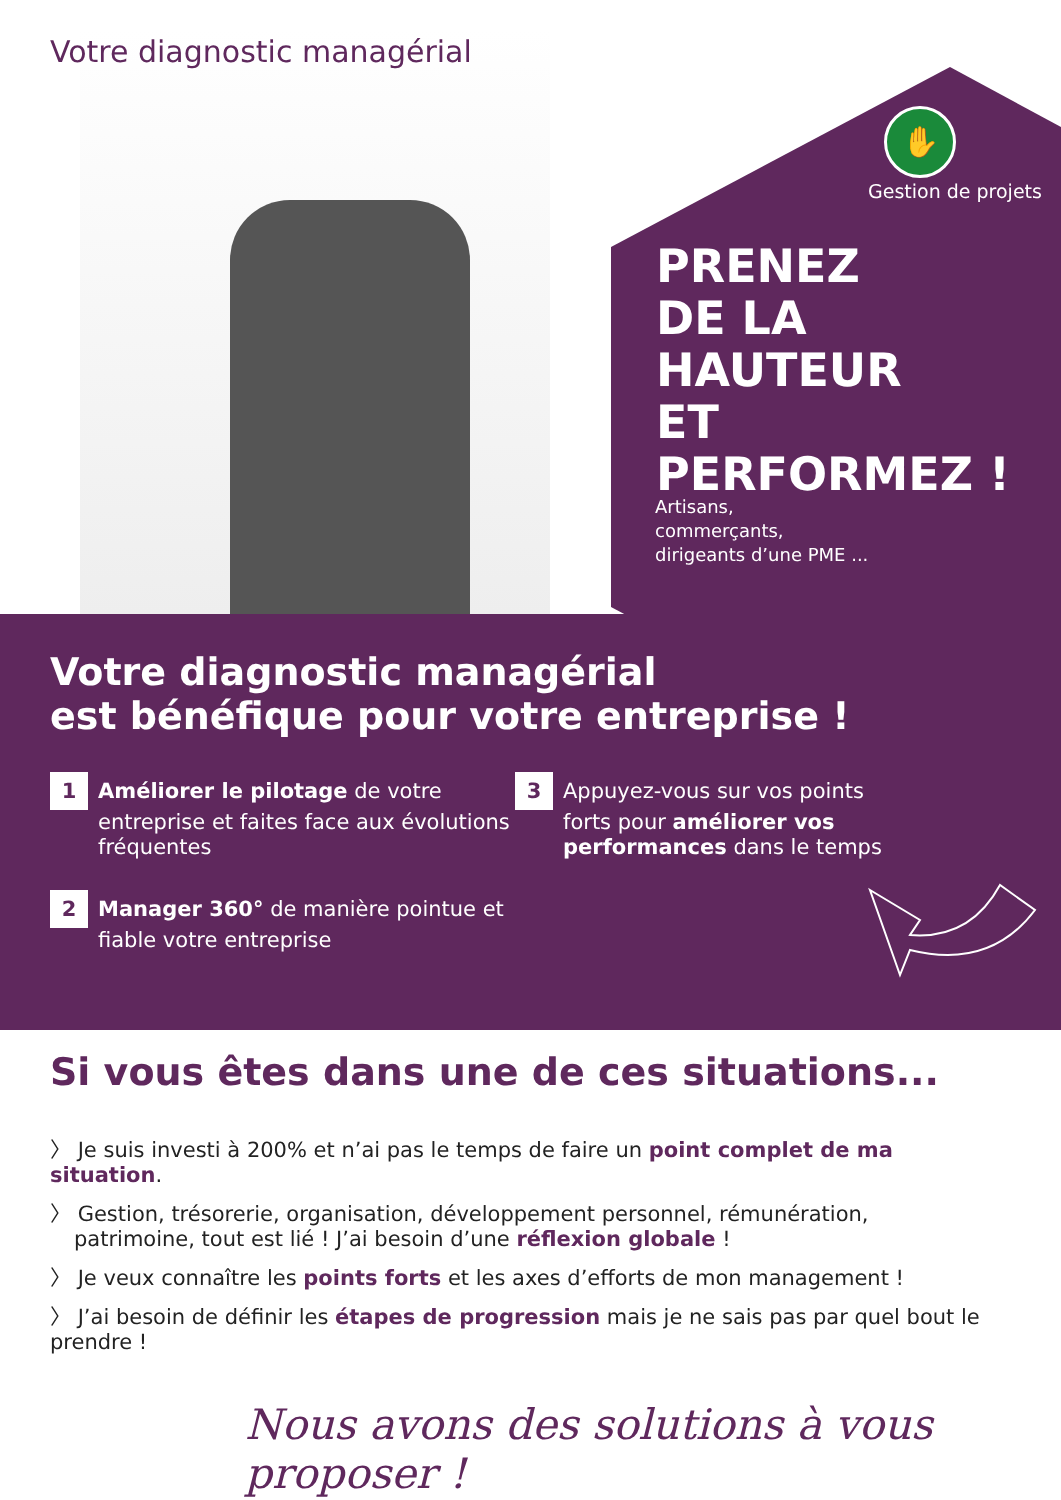Votre diagnostic managérial
✋
Gestion de projets
PRENEZ
DE LA HAUTEUR
ET
PERFORMEZ !
Artisans,
commerçants,
dirigeants d’une PME ...
Votre diagnostic managérial
est bénéfique pour votre entreprise !
1 Améliorer le pilotage de votre entreprise et faites face aux évolutions fréquentes
2 Manager 360° de manière pointue et fiable votre entreprise
3 Appuyez-vous sur vos points forts pour améliorer vos performances dans le temps
Si vous êtes dans une de ces situations...
〉 Je suis investi à 200% et n’ai pas le temps de faire un point complet de ma situation.
〉 Gestion, trésorerie, organisation, développement personnel, rémunération, patrimoine, tout est lié ! J’ai besoin d’une réflexion globale !
〉 Je veux connaître les points forts et les axes d’efforts de mon management !
〉 J’ai besoin de définir les étapes de progression mais je ne sais pas par quel bout le prendre !
Nous avons des solutions à vous proposer !